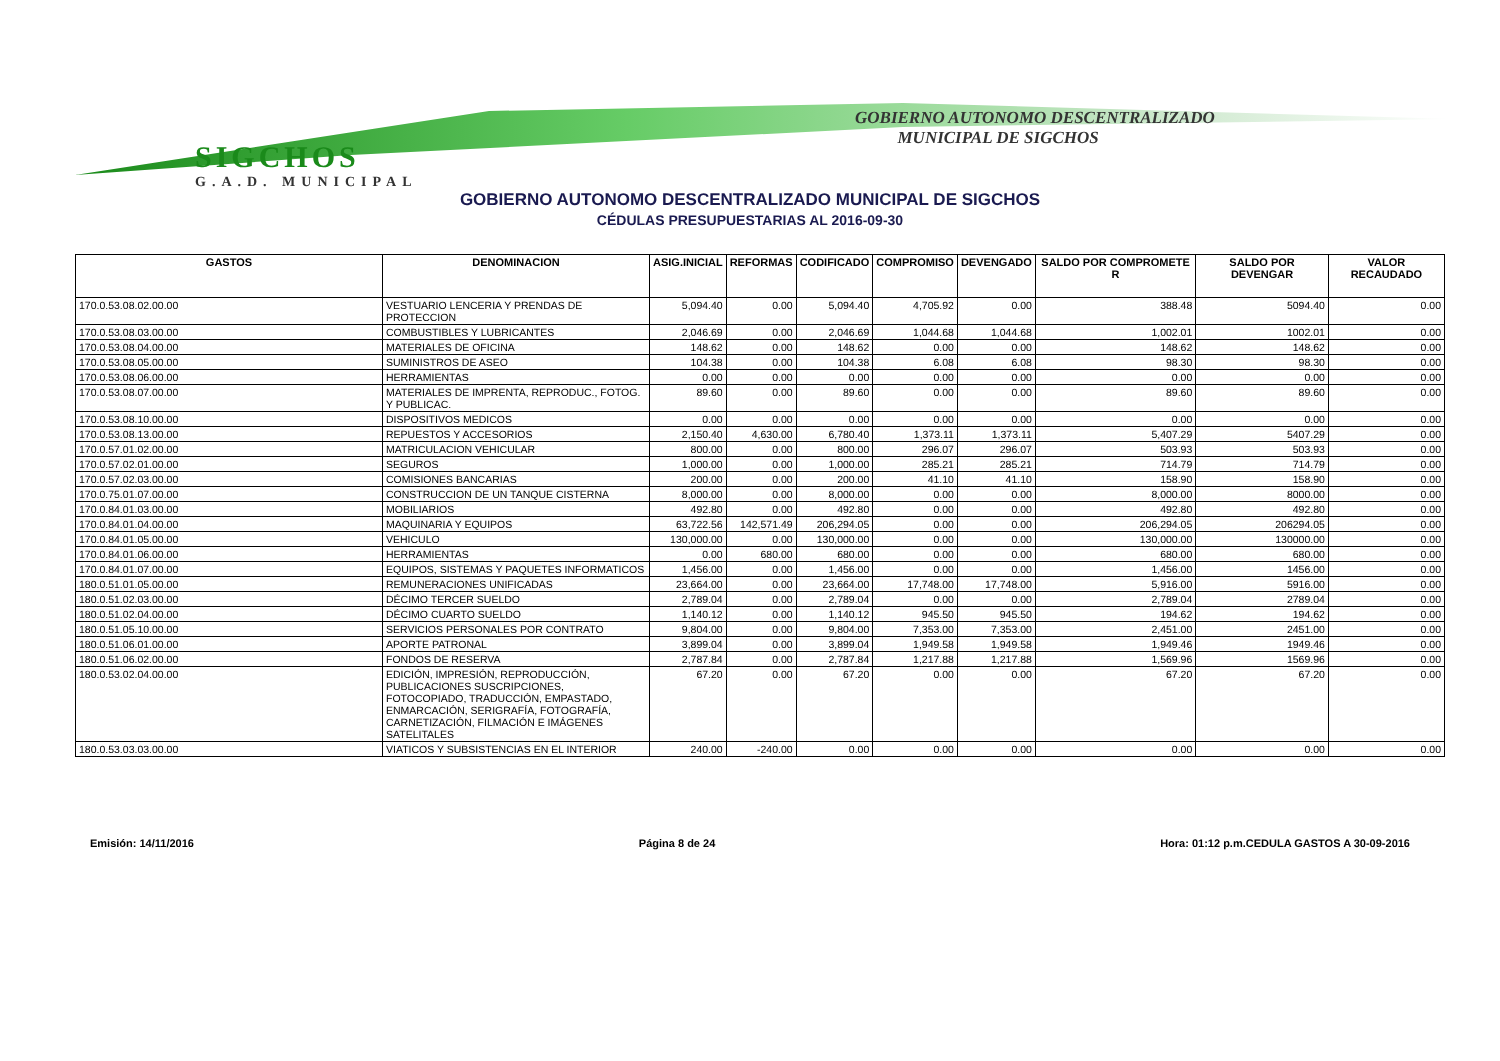SIGCHOS
G.A.D. MUNICIPAL
GOBIERNO AUTONOMO DESCENTRALIZADO
MUNICIPAL DE SIGCHOS
GOBIERNO AUTONOMO DESCENTRALIZADO MUNICIPAL DE SIGCHOS
CÉDULAS PRESUPUESTARIAS AL 2016-09-30
| GASTOS | DENOMINACION | ASIG.INICIAL | REFORMAS | CODIFICADO | COMPROMISO | DEVENGADO | SALDO POR COMPROMETE R | SALDO POR DEVENGAR | VALOR RECAUDADO |
| --- | --- | --- | --- | --- | --- | --- | --- | --- | --- |
| 170.0.53.08.02.00.00 | VESTUARIO LENCERIA Y PRENDAS DE PROTECCION | 5,094.40 | 0.00 | 5,094.40 | 4,705.92 | 0.00 | 388.48 | 5094.40 | 0.00 |
| 170.0.53.08.03.00.00 | COMBUSTIBLES Y LUBRICANTES | 2,046.69 | 0.00 | 2,046.69 | 1,044.68 | 1,044.68 | 1,002.01 | 1002.01 | 0.00 |
| 170.0.53.08.04.00.00 | MATERIALES DE OFICINA | 148.62 | 0.00 | 148.62 | 0.00 | 0.00 | 148.62 | 148.62 | 0.00 |
| 170.0.53.08.05.00.00 | SUMINISTROS DE ASEO | 104.38 | 0.00 | 104.38 | 6.08 | 6.08 | 98.30 | 98.30 | 0.00 |
| 170.0.53.08.06.00.00 | HERRAMIENTAS | 0.00 | 0.00 | 0.00 | 0.00 | 0.00 | 0.00 | 0.00 | 0.00 |
| 170.0.53.08.07.00.00 | MATERIALES DE IMPRENTA, REPRODUC., FOTOG. Y PUBLICAC. | 89.60 | 0.00 | 89.60 | 0.00 | 0.00 | 89.60 | 89.60 | 0.00 |
| 170.0.53.08.10.00.00 | DISPOSITIVOS MEDICOS | 0.00 | 0.00 | 0.00 | 0.00 | 0.00 | 0.00 | 0.00 | 0.00 |
| 170.0.53.08.13.00.00 | REPUESTOS Y ACCESORIOS | 2,150.40 | 4,630.00 | 6,780.40 | 1,373.11 | 1,373.11 | 5,407.29 | 5407.29 | 0.00 |
| 170.0.57.01.02.00.00 | MATRICULACION VEHICULAR | 800.00 | 0.00 | 800.00 | 296.07 | 296.07 | 503.93 | 503.93 | 0.00 |
| 170.0.57.02.01.00.00 | SEGUROS | 1,000.00 | 0.00 | 1,000.00 | 285.21 | 285.21 | 714.79 | 714.79 | 0.00 |
| 170.0.57.02.03.00.00 | COMISIONES BANCARIAS | 200.00 | 0.00 | 200.00 | 41.10 | 41.10 | 158.90 | 158.90 | 0.00 |
| 170.0.75.01.07.00.00 | CONSTRUCCION DE UN TANQUE CISTERNA | 8,000.00 | 0.00 | 8,000.00 | 0.00 | 0.00 | 8,000.00 | 8000.00 | 0.00 |
| 170.0.84.01.03.00.00 | MOBILIARIOS | 492.80 | 0.00 | 492.80 | 0.00 | 0.00 | 492.80 | 492.80 | 0.00 |
| 170.0.84.01.04.00.00 | MAQUINARIA Y EQUIPOS | 63,722.56 | 142,571.49 | 206,294.05 | 0.00 | 0.00 | 206,294.05 | 206294.05 | 0.00 |
| 170.0.84.01.05.00.00 | VEHICULO | 130,000.00 | 0.00 | 130,000.00 | 0.00 | 0.00 | 130,000.00 | 130000.00 | 0.00 |
| 170.0.84.01.06.00.00 | HERRAMIENTAS | 0.00 | 680.00 | 680.00 | 0.00 | 0.00 | 680.00 | 680.00 | 0.00 |
| 170.0.84.01.07.00.00 | EQUIPOS, SISTEMAS Y PAQUETES INFORMATICOS | 1,456.00 | 0.00 | 1,456.00 | 0.00 | 0.00 | 1,456.00 | 1456.00 | 0.00 |
| 180.0.51.01.05.00.00 | REMUNERACIONES UNIFICADAS | 23,664.00 | 0.00 | 23,664.00 | 17,748.00 | 17,748.00 | 5,916.00 | 5916.00 | 0.00 |
| 180.0.51.02.03.00.00 | DÉCIMO TERCER SUELDO | 2,789.04 | 0.00 | 2,789.04 | 0.00 | 0.00 | 2,789.04 | 2789.04 | 0.00 |
| 180.0.51.02.04.00.00 | DÉCIMO CUARTO SUELDO | 1,140.12 | 0.00 | 1,140.12 | 945.50 | 945.50 | 194.62 | 194.62 | 0.00 |
| 180.0.51.05.10.00.00 | SERVICIOS PERSONALES POR CONTRATO | 9,804.00 | 0.00 | 9,804.00 | 7,353.00 | 7,353.00 | 2,451.00 | 2451.00 | 0.00 |
| 180.0.51.06.01.00.00 | APORTE PATRONAL | 3,899.04 | 0.00 | 3,899.04 | 1,949.58 | 1,949.58 | 1,949.46 | 1949.46 | 0.00 |
| 180.0.51.06.02.00.00 | FONDOS DE RESERVA | 2,787.84 | 0.00 | 2,787.84 | 1,217.88 | 1,217.88 | 1,569.96 | 1569.96 | 0.00 |
| 180.0.53.02.04.00.00 | EDICIÓN, IMPRESIÓN, REPRODUCCIÓN, PUBLICACIONES SUSCRIPCIONES, FOTOCOPIADO, TRADUCCIÓN, EMPASTADO, ENMARCACIÓN, SERIGRAFÍA, FOTOGRAFÍA, CARNETIZACIÓN, FILMACIÓN E IMÁGENES SATELITALES | 67.20 | 0.00 | 67.20 | 0.00 | 0.00 | 67.20 | 67.20 | 0.00 |
| 180.0.53.03.03.00.00 | VIATICOS Y SUBSISTENCIAS EN EL INTERIOR | 240.00 | -240.00 | 0.00 | 0.00 | 0.00 | 0.00 | 0.00 | 0.00 |
Emisión: 14/11/2016 Página 8 de 24 Hora: 01:12 p.m.CEDULA GASTOS A 30-09-2016